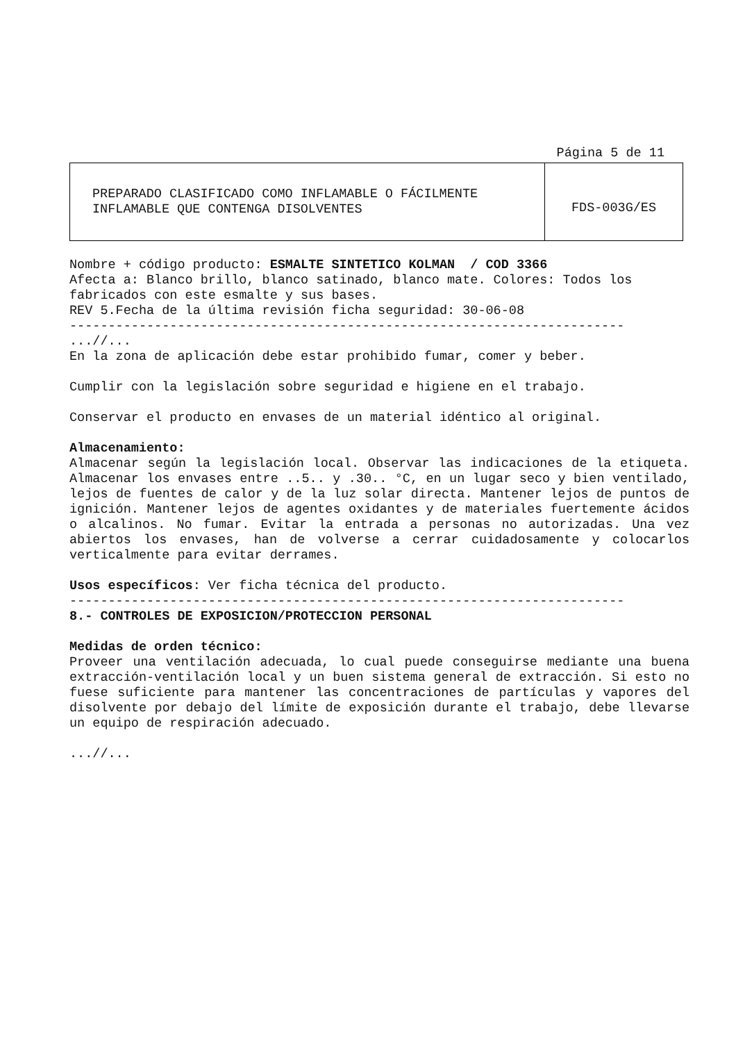Página 5 de 11
| PREPARADO CLASIFICADO COMO INFLAMABLE O FÁCILMENTE INFLAMABLE QUE CONTENGA DISOLVENTES | FDS-003G/ES |
Nombre + código producto: ESMALTE SINTETICO KOLMAN / COD 3366
Afecta a: Blanco brillo, blanco satinado, blanco mate. Colores: Todos los fabricados con este esmalte y sus bases.
REV 5.Fecha de la última revisión ficha seguridad: 30-06-08
------------------------------------------------------------------------
...//...
En la zona de aplicación debe estar prohibido fumar, comer y beber.
Cumplir con la legislación sobre seguridad e higiene en el trabajo.
Conservar el producto en envases de un material idéntico al original.
Almacenamiento:
Almacenar según la legislación local. Observar las indicaciones de la etiqueta. Almacenar los envases entre ..5.. y .30.. °C, en un lugar seco y bien ventilado, lejos de fuentes de calor y de la luz solar directa. Mantener lejos de puntos de ignición. Mantener lejos de agentes oxidantes y de materiales fuertemente ácidos o alcalinos. No fumar. Evitar la entrada a personas no autorizadas. Una vez abiertos los envases, han de volverse a cerrar cuidadosamente y colocarlos verticalmente para evitar derrames.
Usos específicos: Ver ficha técnica del producto.
------------------------------------------------------------------------
8.- CONTROLES DE EXPOSICION/PROTECCION PERSONAL
Medidas de orden técnico:
Proveer una ventilación adecuada, lo cual puede conseguirse mediante una buena extracción-ventilación local y un buen sistema general de extracción. Si esto no fuese suficiente para mantener las concentraciones de partículas y vapores del disolvente por debajo del límite de exposición durante el trabajo, debe llevarse un equipo de respiración adecuado.
...//...